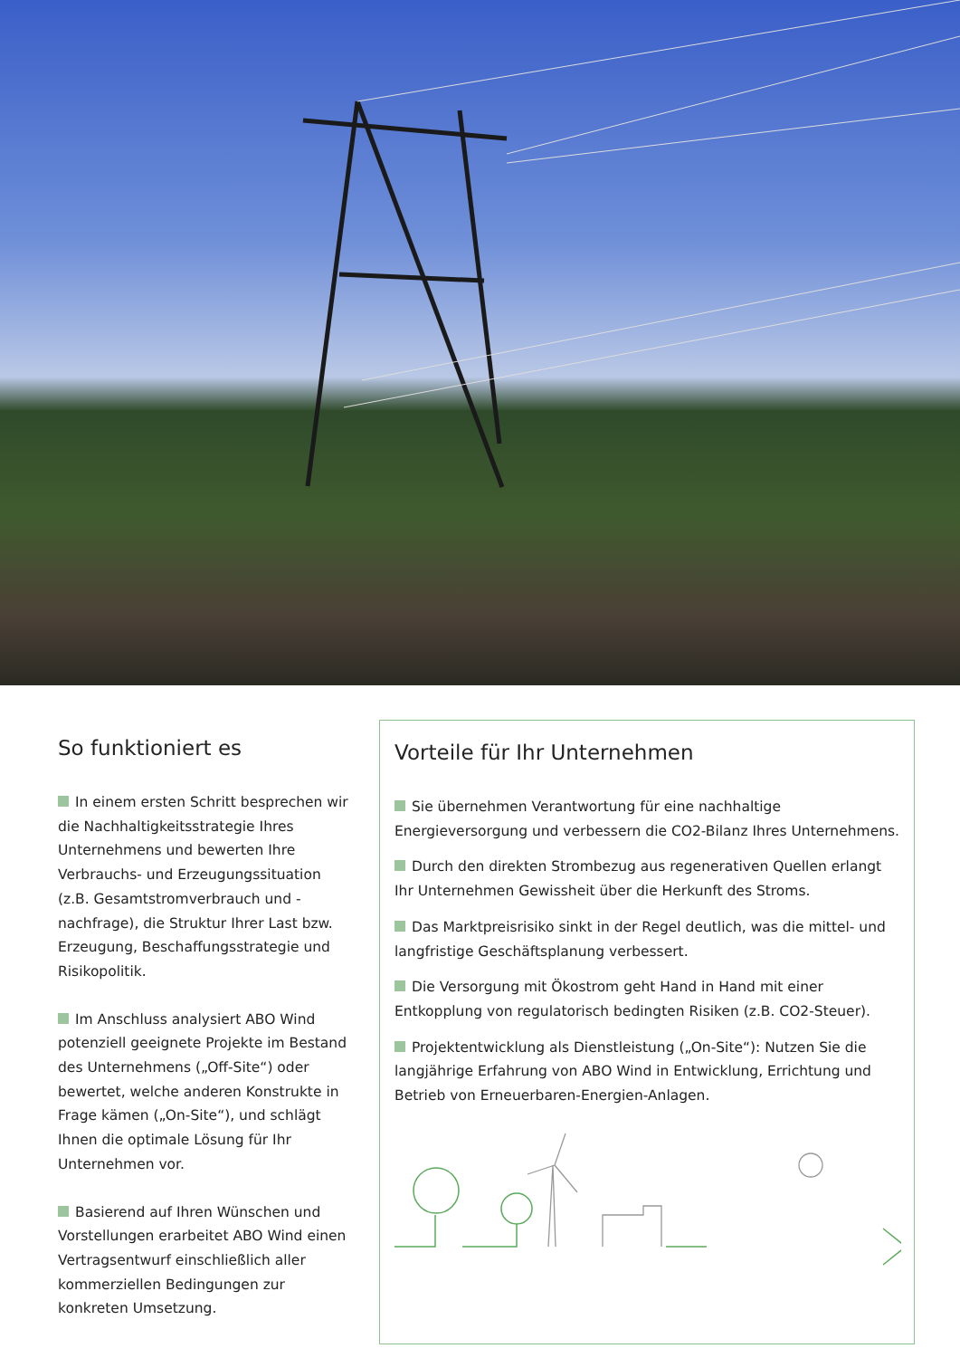So funktioniert es
In einem ersten Schritt besprechen wir die Nachhaltigkeitsstrategie Ihres Unternehmens und bewerten Ihre Verbrauchs- und Erzeugungssituation (z.B. Gesamtstromverbrauch und -nachfrage), die Struktur Ihrer Last bzw. Erzeugung, Beschaffungsstrategie und Risikopolitik.
Im Anschluss analysiert ABO Wind potenziell geeignete Projekte im Bestand des Unternehmens („Off-Site“) oder bewertet, welche anderen Konstrukte in Frage kämen („On-Site“), und schlägt Ihnen die optimale Lösung für Ihr Unternehmen vor.
Basierend auf Ihren Wünschen und Vorstellungen erarbeitet ABO Wind einen Vertragsentwurf einschließlich aller kommerziellen Bedingungen zur konkreten Umsetzung.
Vorteile für Ihr Unternehmen
Sie übernehmen Verantwortung für eine nachhaltige Energieversorgung und verbessern die CO2-Bilanz Ihres Unternehmens.
Durch den direkten Strombezug aus regenerativen Quellen erlangt Ihr Unternehmen Gewissheit über die Herkunft des Stroms.
Das Marktpreisrisiko sinkt in der Regel deutlich, was die mittel- und langfristige Geschäftsplanung verbessert.
Die Versorgung mit Ökostrom geht Hand in Hand mit einer Entkopplung von regulatorisch bedingten Risiken (z.B. CO2-Steuer).
Projektentwicklung als Dienstleistung („On-Site“): Nutzen Sie die langjährige Erfahrung von ABO Wind in Entwicklung, Errichtung und Betrieb von Erneuerbaren-Energien-Anlagen.